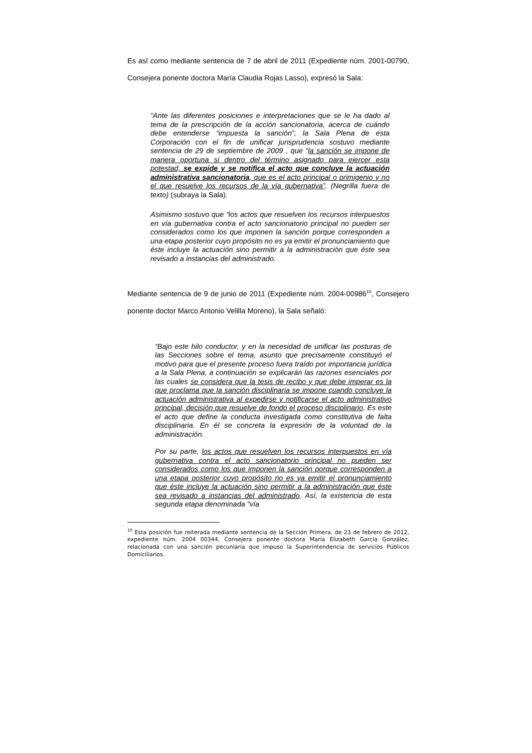Es así como mediante sentencia de 7 de abril de 2011 (Expediente núm. 2001-00790, Consejera ponente doctora María Claudia Rojas Lasso), expresó la Sala:
“Ante las diferentes posiciones e interpretaciones que se le ha dado al tema de la prescripción de la acción sancionatoria, acerca de cuándo debe entenderse “impuesta la sanción”, la Sala Plena de esta Corporación con el fin de unificar jurisprudencia sostuvo mediante sentencia de 29 de septiembre de 2009 , que “la sanción se impone de manera oportuna si dentro del término asignado para ejercer esta potestad, se expide y se notifica el acto que concluye la actuación administrativa sancionatoria, que es el acto principal o primigenio y no el que resuelve los recursos de la vía gubernativa”. (Negrilla fuera de texto) (subraya la Sala).
Asimismo sostuvo que “los actos que resuelven los recursos interpuestos en vía gubernativa contra el acto sancionatorio principal no pueden ser considerados como los que imponen la sanción porque corresponden a una etapa posterior cuyo propósito no es ya emitir el pronunciamiento que éste incluye la actuación sino permitir a la administración que éste sea revisado a instancias del administrado.
Mediante sentencia de 9 de junio de 2011 (Expediente núm. 2004-00986<sup>10</sup>, Consejero ponente doctor Marco Antonio Velilla Moreno), la Sala señaló:
“Bajo este hilo conductor, y en la necesidad de unificar las posturas de las Secciones sobre el tema, asunto que precisamente constituyó el motivo para que el presente proceso fuera traído por importancia jurídica a la Sala Plena, a continuación se explicarán las razones esenciales por las cuales se considera que la tesis de recibo y que debe imperar es la que proclama que la sanción disciplinaria se impone cuando concluye la actuación administrativa al expedirse y notificarse el acto administrativo principal, decisión que resuelve de fondo el proceso disciplinario. Es este el acto que define la conducta investigada como constitutiva de falta disciplinaria. En él se concreta la expresión de la voluntad de la administración.
Por su parte, los actos que resuelven los recursos interpuestos en vía gubernativa contra el acto sancionatorio principal no pueden ser considerados como los que imponen la sanción porque corresponden a una etapa posterior cuyo propósito no es ya emitir el pronunciamiento que éste incluye la actuación sino permitir a la administración que éste sea revisado a instancias del administrado. Así, la existencia de esta segunda etapa denominada "vía
<sup>10</sup> Esta posición fue reiterada mediante sentencia de la Sección Primera, de 23 de febrero de 2012, expediente núm. 2004 00344, Consejera ponente doctora María Elizabeth García González, relacionada con una sanción pecuniaria que impuso la Superintendencia de servicios Públicos Domiciliarios.